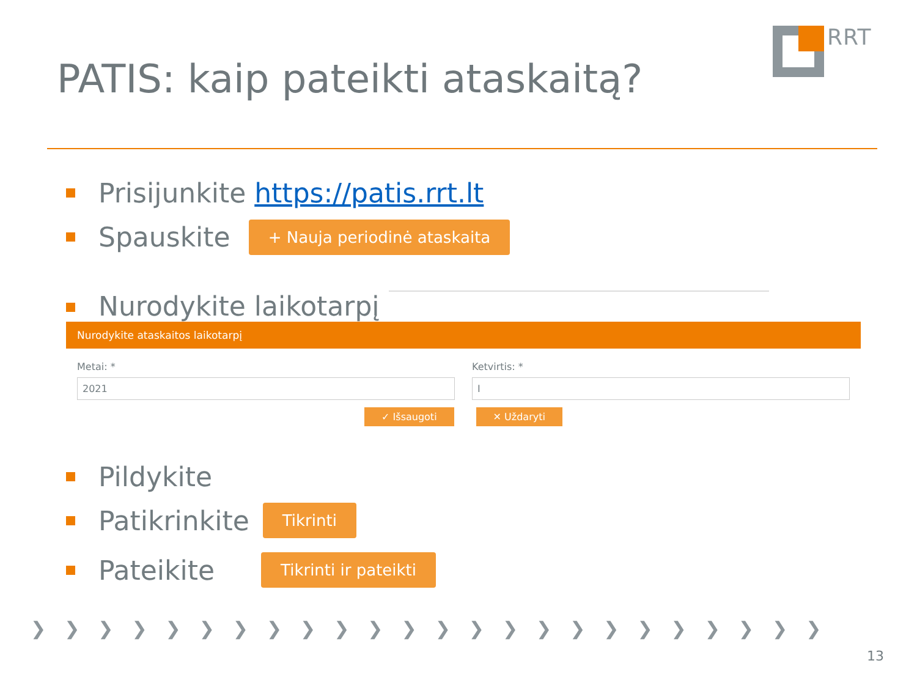RRT
PATIS: kaip pateikti ataskaitą?
Prisijunkite https://patis.rrt.lt
Spauskite + Nauja periodinė ataskaita
Nurodykite laikotarpį
Nurodykite ataskaitos laikotarpį
Metai: *
2021
Ketvirtis: *
I
✓ Išsaugoti ✕ Uždaryti
Pildykite
Patikrinkite Tikrinti
Pateikite Tikrinti ir pateikti
❯❯❯❯❯❯❯❯❯❯❯❯❯❯❯❯❯❯❯❯❯❯❯❯
13